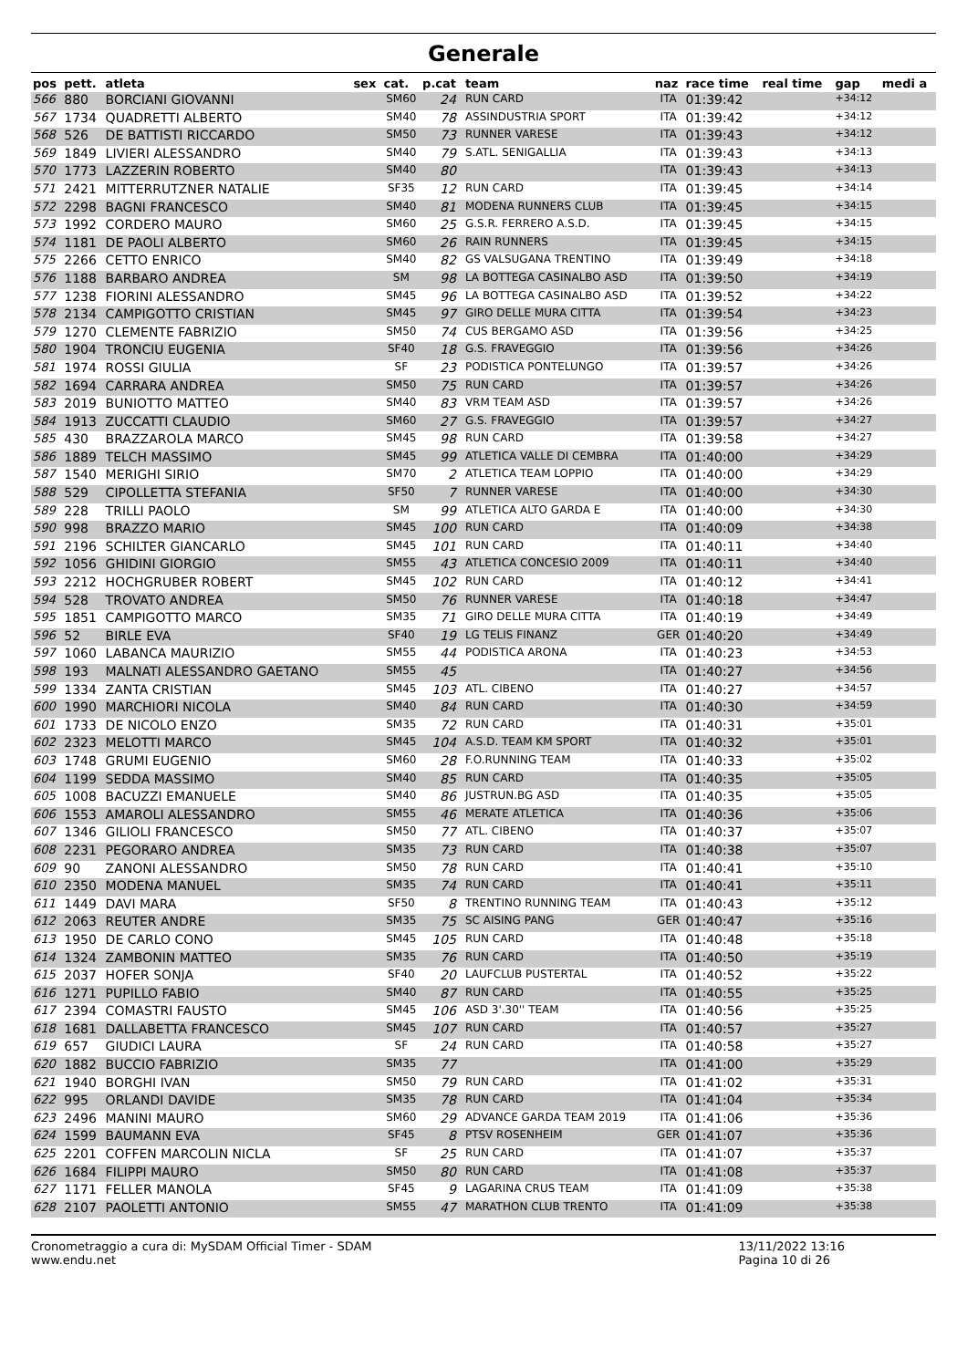Generale
| pos | pett. | atleta | sex | cat. | p.cat | team | naz | race time | real time | gap | medi a |
| --- | --- | --- | --- | --- | --- | --- | --- | --- | --- | --- | --- |
| 566 | 880 | BORCIANI GIOVANNI | | SM60 | 24 | RUN CARD | ITA | 01:39:42 | | +34:12 | |
| 567 | 1734 | QUADRETTI ALBERTO | | SM40 | 78 | ASSINDUSTRIA SPORT | ITA | 01:39:42 | | +34:12 | |
| 568 | 526 | DE BATTISTI RICCARDO | | SM50 | 73 | RUNNER VARESE | ITA | 01:39:43 | | +34:12 | |
| 569 | 1849 | LIVIERI ALESSANDRO | | SM40 | 79 | S.ATL. SENIGALLIA | ITA | 01:39:43 | | +34:13 | |
| 570 | 1773 | LAZZERIN ROBERTO | | SM40 | 80 | | ITA | 01:39:43 | | +34:13 | |
| 571 | 2421 | MITTERRUTZNER NATALIE | | SF35 | 12 | RUN CARD | ITA | 01:39:45 | | +34:14 | |
| 572 | 2298 | BAGNI FRANCESCO | | SM40 | 81 | MODENA RUNNERS CLUB | ITA | 01:39:45 | | +34:15 | |
| 573 | 1992 | CORDERO MAURO | | SM60 | 25 | G.S.R. FERRERO A.S.D. | ITA | 01:39:45 | | +34:15 | |
| 574 | 1181 | DE PAOLI ALBERTO | | SM60 | 26 | RAIN RUNNERS | ITA | 01:39:45 | | +34:15 | |
| 575 | 2266 | CETTO ENRICO | | SM40 | 82 | GS VALSUGANA TRENTINO | ITA | 01:39:49 | | +34:18 | |
| 576 | 1188 | BARBARO ANDREA | | SM | 98 | LA BOTTEGA CASINALBO ASD | ITA | 01:39:50 | | +34:19 | |
| 577 | 1238 | FIORINI ALESSANDRO | | SM45 | 96 | LA BOTTEGA CASINALBO ASD | ITA | 01:39:52 | | +34:22 | |
| 578 | 2134 | CAMPIGOTTO CRISTIAN | | SM45 | 97 | GIRO DELLE MURA CITTA | ITA | 01:39:54 | | +34:23 | |
| 579 | 1270 | CLEMENTE FABRIZIO | | SM50 | 74 | CUS BERGAMO ASD | ITA | 01:39:56 | | +34:25 | |
| 580 | 1904 | TRONCIU EUGENIA | | SF40 | 18 | G.S. FRAVEGGIO | ITA | 01:39:56 | | +34:26 | |
| 581 | 1974 | ROSSI GIULIA | | SF | 23 | PODISTICA PONTELUNGO | ITA | 01:39:57 | | +34:26 | |
| 582 | 1694 | CARRARA ANDREA | | SM50 | 75 | RUN CARD | ITA | 01:39:57 | | +34:26 | |
| 583 | 2019 | BUNIOTTO MATTEO | | SM40 | 83 | VRM TEAM ASD | ITA | 01:39:57 | | +34:26 | |
| 584 | 1913 | ZUCCATTI CLAUDIO | | SM60 | 27 | G.S. FRAVEGGIO | ITA | 01:39:57 | | +34:27 | |
| 585 | 430 | BRAZZAROLA MARCO | | SM45 | 98 | RUN CARD | ITA | 01:39:58 | | +34:27 | |
| 586 | 1889 | TELCH MASSIMO | | SM45 | 99 | ATLETICA VALLE DI CEMBRA | ITA | 01:40:00 | | +34:29 | |
| 587 | 1540 | MERIGHI SIRIO | | SM70 | 2 | ATLETICA TEAM LOPPIO | ITA | 01:40:00 | | +34:29 | |
| 588 | 529 | CIPOLLETTA STEFANIA | | SF50 | 7 | RUNNER VARESE | ITA | 01:40:00 | | +34:30 | |
| 589 | 228 | TRILLI PAOLO | | SM | 99 | ATLETICA ALTO GARDA E | ITA | 01:40:00 | | +34:30 | |
| 590 | 998 | BRAZZO MARIO | | SM45 | 100 | RUN CARD | ITA | 01:40:09 | | +34:38 | |
| 591 | 2196 | SCHILTER GIANCARLO | | SM45 | 101 | RUN CARD | ITA | 01:40:11 | | +34:40 | |
| 592 | 1056 | GHIDINI GIORGIO | | SM55 | 43 | ATLETICA CONCESIO 2009 | ITA | 01:40:11 | | +34:40 | |
| 593 | 2212 | HOCHGRUBER ROBERT | | SM45 | 102 | RUN CARD | ITA | 01:40:12 | | +34:41 | |
| 594 | 528 | TROVATO ANDREA | | SM50 | 76 | RUNNER VARESE | ITA | 01:40:18 | | +34:47 | |
| 595 | 1851 | CAMPIGOTTO MARCO | | SM35 | 71 | GIRO DELLE MURA CITTA | ITA | 01:40:19 | | +34:49 | |
| 596 | 52 | BIRLE EVA | | SF40 | 19 | LG TELIS FINANZ | GER | 01:40:20 | | +34:49 | |
| 597 | 1060 | LABANCA MAURIZIO | | SM55 | 44 | PODISTICA ARONA | ITA | 01:40:23 | | +34:53 | |
| 598 | 193 | MALNATI ALESSANDRO GAETANO | | SM55 | 45 | | ITA | 01:40:27 | | +34:56 | |
| 599 | 1334 | ZANTA CRISTIAN | | SM45 | 103 | ATL. CIBENO | ITA | 01:40:27 | | +34:57 | |
| 600 | 1990 | MARCHIORI NICOLA | | SM40 | 84 | RUN CARD | ITA | 01:40:30 | | +34:59 | |
| 601 | 1733 | DE NICOLO ENZO | | SM35 | 72 | RUN CARD | ITA | 01:40:31 | | +35:01 | |
| 602 | 2323 | MELOTTI MARCO | | SM45 | 104 | A.S.D. TEAM KM SPORT | ITA | 01:40:32 | | +35:01 | |
| 603 | 1748 | GRUMI EUGENIO | | SM60 | 28 | F.O.RUNNING TEAM | ITA | 01:40:33 | | +35:02 | |
| 604 | 1199 | SEDDA MASSIMO | | SM40 | 85 | RUN CARD | ITA | 01:40:35 | | +35:05 | |
| 605 | 1008 | BACUZZI EMANUELE | | SM40 | 86 | JUSTRUN.BG ASD | ITA | 01:40:35 | | +35:05 | |
| 606 | 1553 | AMAROLI ALESSANDRO | | SM55 | 46 | MERATE ATLETICA | ITA | 01:40:36 | | +35:06 | |
| 607 | 1346 | GILIOLI FRANCESCO | | SM50 | 77 | ATL. CIBENO | ITA | 01:40:37 | | +35:07 | |
| 608 | 2231 | PEGORARO ANDREA | | SM35 | 73 | RUN CARD | ITA | 01:40:38 | | +35:07 | |
| 609 | 90 | ZANONI ALESSANDRO | | SM50 | 78 | RUN CARD | ITA | 01:40:41 | | +35:10 | |
| 610 | 2350 | MODENA MANUEL | | SM35 | 74 | RUN CARD | ITA | 01:40:41 | | +35:11 | |
| 611 | 1449 | DAVI MARA | | SF50 | 8 | TRENTINO RUNNING TEAM | ITA | 01:40:43 | | +35:12 | |
| 612 | 2063 | REUTER ANDRE | | SM35 | 75 | SC AISING PANG | GER | 01:40:47 | | +35:16 | |
| 613 | 1950 | DE CARLO CONO | | SM45 | 105 | RUN CARD | ITA | 01:40:48 | | +35:18 | |
| 614 | 1324 | ZAMBONIN MATTEO | | SM35 | 76 | RUN CARD | ITA | 01:40:50 | | +35:19 | |
| 615 | 2037 | HOFER SONJA | | SF40 | 20 | LAUFCLUB PUSTERTAL | ITA | 01:40:52 | | +35:22 | |
| 616 | 1271 | PUPILLO FABIO | | SM40 | 87 | RUN CARD | ITA | 01:40:55 | | +35:25 | |
| 617 | 2394 | COMASTRI FAUSTO | | SM45 | 106 | ASD 3'.30'' TEAM | ITA | 01:40:56 | | +35:25 | |
| 618 | 1681 | DALLABETTA FRANCESCO | | SM45 | 107 | RUN CARD | ITA | 01:40:57 | | +35:27 | |
| 619 | 657 | GIUDICI LAURA | | SF | 24 | RUN CARD | ITA | 01:40:58 | | +35:27 | |
| 620 | 1882 | BUCCIO FABRIZIO | | SM35 | 77 | | ITA | 01:41:00 | | +35:29 | |
| 621 | 1940 | BORGHI IVAN | | SM50 | 79 | RUN CARD | ITA | 01:41:02 | | +35:31 | |
| 622 | 995 | ORLANDI DAVIDE | | SM35 | 78 | RUN CARD | ITA | 01:41:04 | | +35:34 | |
| 623 | 2496 | MANINI MAURO | | SM60 | 29 | ADVANCE GARDA TEAM 2019 | ITA | 01:41:06 | | +35:36 | |
| 624 | 1599 | BAUMANN EVA | | SF45 | 8 | PTSV ROSENHEIM | GER | 01:41:07 | | +35:36 | |
| 625 | 2201 | COFFEN MARCOLIN NICLA | | SF | 25 | RUN CARD | ITA | 01:41:07 | | +35:37 | |
| 626 | 1684 | FILIPPI MAURO | | SM50 | 80 | RUN CARD | ITA | 01:41:08 | | +35:37 | |
| 627 | 1171 | FELLER MANOLA | | SF45 | 9 | LAGARINA CRUS TEAM | ITA | 01:41:09 | | +35:38 | |
| 628 | 2107 | PAOLETTI ANTONIO | | SM55 | 47 | MARATHON CLUB TRENTO | ITA | 01:41:09 | | +35:38 | |
Cronometraggio a cura di: MySDAM Official Timer - SDAM
www.endu.net
13/11/2022 13:16
Pagina 10 di 26